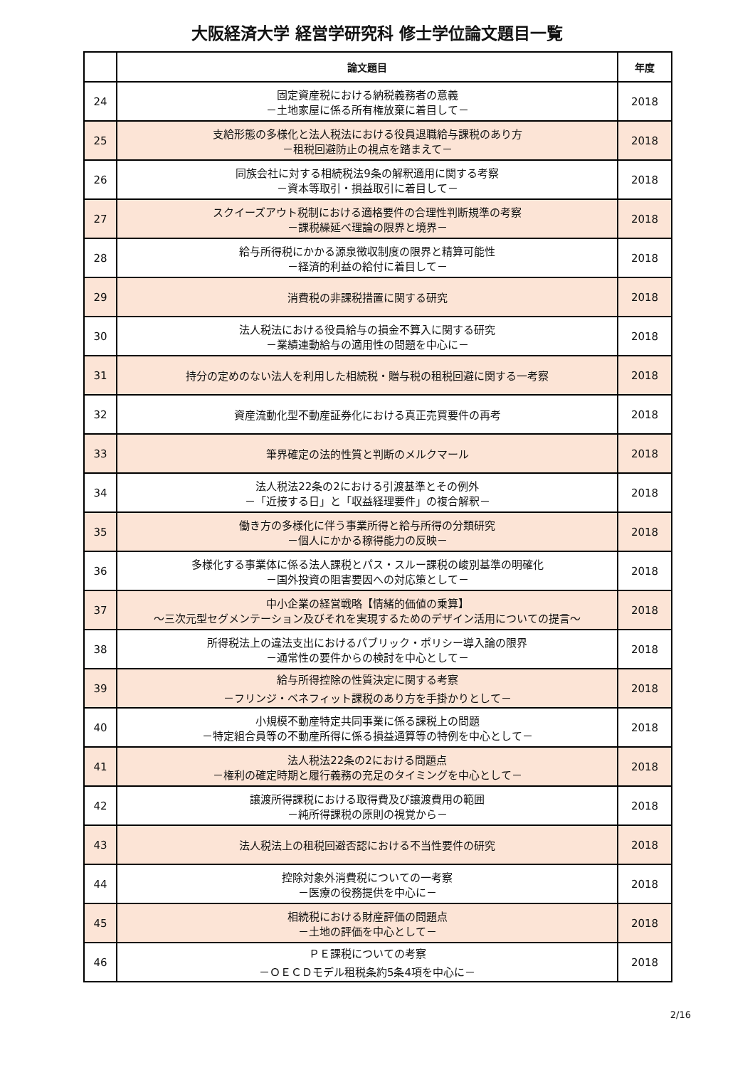大阪経済大学 経営学研究科 修士学位論文題目一覧
| | 論文題目 | 年度 |
| --- | --- | --- |
| 24 | 固定資産税における納税義務者の意義 －土地家屋に係る所有権放棄に着目して－ | 2018 |
| 25 | 支給形態の多様化と法人税法における役員退職給与課税のあり方 －租税回避防止の視点を踏まえて－ | 2018 |
| 26 | 同族会社に対する相続税法9条の解釈適用に関する考察 －資本等取引・損益取引に着目して－ | 2018 |
| 27 | スクイーズアウト税制における適格要件の合理性判断規準の考察 －課税繰延べ理論の限界と境界－ | 2018 |
| 28 | 給与所得税にかかる源泉徴収制度の限界と精算可能性 －経済的利益の給付に着目して－ | 2018 |
| 29 | 消費税の非課税措置に関する研究 | 2018 |
| 30 | 法人税法における役員給与の損金不算入に関する研究 －業績連動給与の適用性の問題を中心に－ | 2018 |
| 31 | 持分の定めのない法人を利用した相続税・贈与税の租税回避に関する一考察 | 2018 |
| 32 | 資産流動化型不動産証券化における真正売買要件の再考 | 2018 |
| 33 | 筆界確定の法的性質と判断のメルクマール | 2018 |
| 34 | 法人税法22条の2における引渡基準とその例外 －「近接する日」と「収益経理要件」の複合解釈－ | 2018 |
| 35 | 働き方の多様化に伴う事業所得と給与所得の分類研究 －個人にかかる稼得能力の反映－ | 2018 |
| 36 | 多様化する事業体に係る法人課税とパス・スルー課税の峻別基準の明確化 －国外投資の阻害要因への対応策として－ | 2018 |
| 37 | 中小企業の経営戦略【情緒的価値の乗算】 ～三次元型セグメンテーション及びそれを実現するためのデザイン活用についての提言～ | 2018 |
| 38 | 所得税法上の違法支出におけるパブリック・ポリシー導入論の限界 －通常性の要件からの検討を中心として－ | 2018 |
| 39 | 給与所得控除の性質決定に関する考察 －フリンジ・ベネフィット課税のあり方を手掛かりとして－ | 2018 |
| 40 | 小規模不動産特定共同事業に係る課税上の問題 －特定組合員等の不動産所得に係る損益通算等の特例を中心として－ | 2018 |
| 41 | 法人税法22条の2における問題点 －権利の確定時期と履行義務の充足のタイミングを中心として－ | 2018 |
| 42 | 譲渡所得課税における取得費及び譲渡費用の範囲 －純所得課税の原則の視覚から－ | 2018 |
| 43 | 法人税法上の租税回避否認における不当性要件の研究 | 2018 |
| 44 | 控除対象外消費税についての一考察 －医療の役務提供を中心に－ | 2018 |
| 45 | 相続税における財産評価の問題点 －土地の評価を中心として－ | 2018 |
| 46 | ＰＥ課税についての考察 －ＯＥＣＤモデル租税条約5条4項を中心に－ | 2018 |
2/16